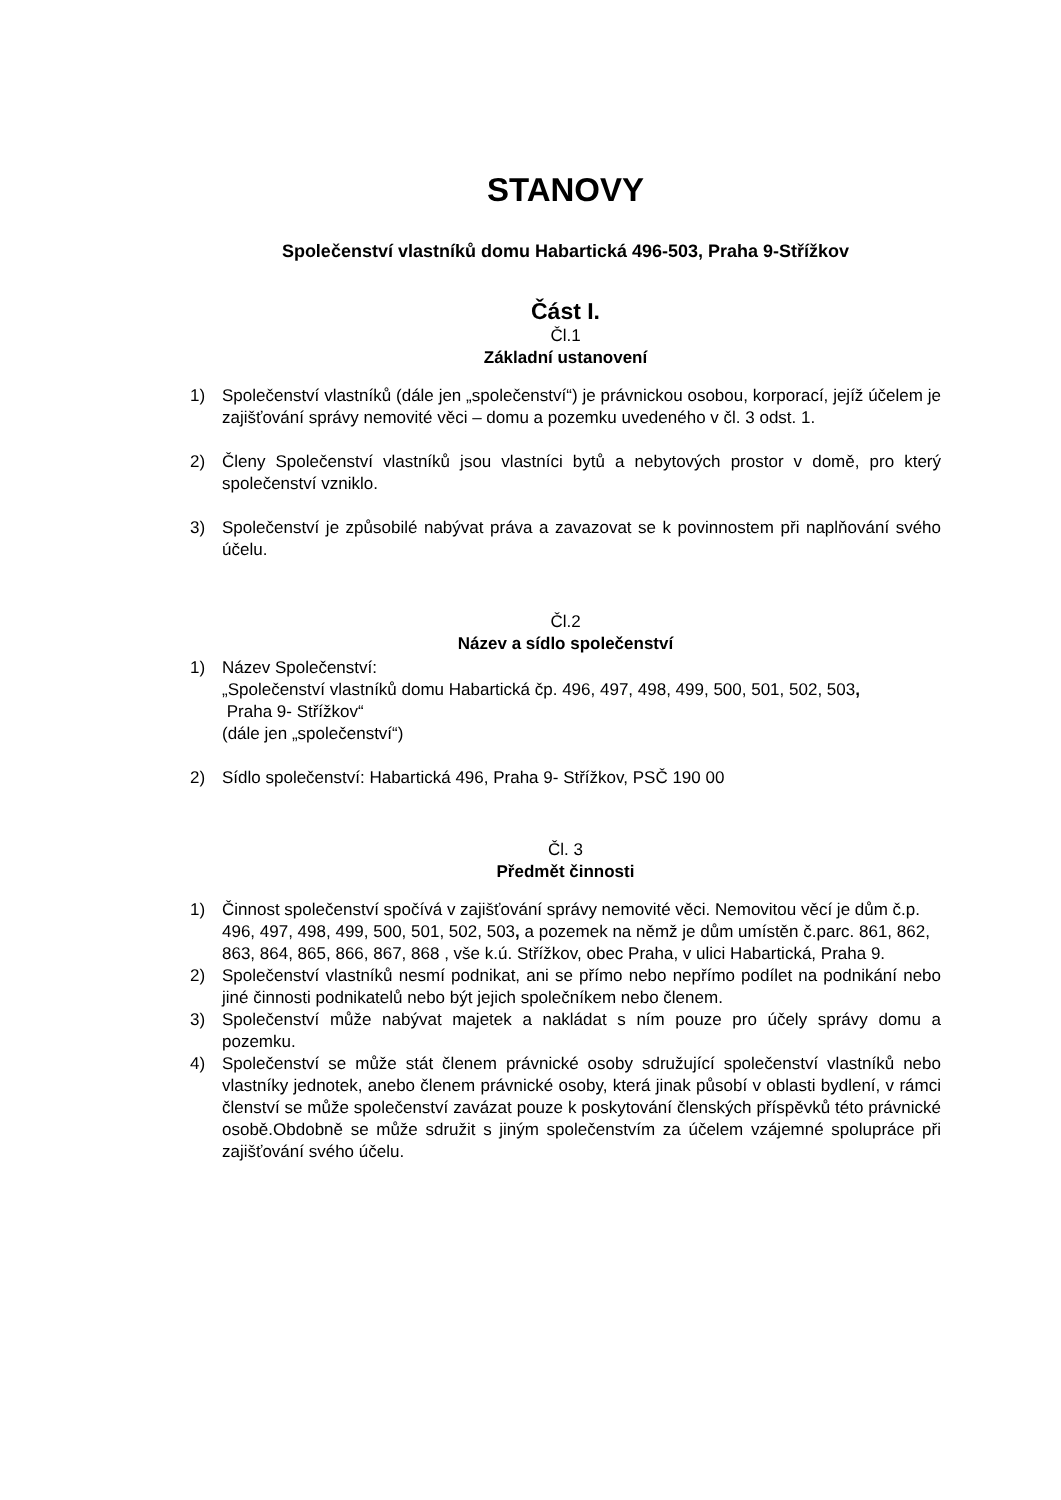STANOVY
Společenství vlastníků domu Habartická 496-503, Praha 9-Střížkov
Část I.
Čl.1
Základní ustanovení
1) Společenství vlastníků (dále jen „společenství“) je právnickou osobou, korporací, jejíž účelem je zajišťování správy nemovité věci – domu a pozemku uvedeného v čl. 3 odst. 1.
2) Členy Společenství vlastníků jsou vlastníci bytů a nebytových prostor v domě, pro který společenství vzniklo.
3) Společenství je způsobilé nabývat práva a zavazovat se k povinnostem při naplňování svého účelu.
Čl.2
Název a sídlo společenství
1) Název Společenství:
„Společenství vlastníků domu Habartická čp. 496, 497, 498, 499, 500, 501, 502, 503,
Praha 9- Střížkov“
(dále jen „společenství“)
2) Sídlo společenství: Habartická 496, Praha 9- Střížkov, PSČ 190 00
Čl. 3
Předmět činnosti
1) Činnost společenství spočívá v zajišťování správy nemovité věci. Nemovitou věcí je dům č.p. 496, 497, 498, 499, 500, 501, 502, 503, a pozemek na němž je dům umístěn č.parc. 861, 862, 863, 864, 865, 866, 867, 868 , vše k.ú. Střížkov, obec Praha, v ulici Habartická, Praha 9.
2) Společenství vlastníků nesmí podnikat, ani se přímo nebo nepřímo podílet na podnikání nebo jiné činnosti podnikatelů nebo být jejich společníkem nebo členem.
3) Společenství může nabývat majetek a nakládat s ním pouze pro účely správy domu a pozemku.
4) Společenství se může stát členem právnické osoby sdružující společenství vlastníků nebo vlastníky jednotek, anebo členem právnické osoby, která jinak působí v oblasti bydlení, v rámci členství se může společenství zavázat pouze k poskytování členských příspěvků této právnické osobě.Obdobně se může sdružit s jiným společenstvím za účelem vzájemné spolupráce při zajišťování svého účelu.